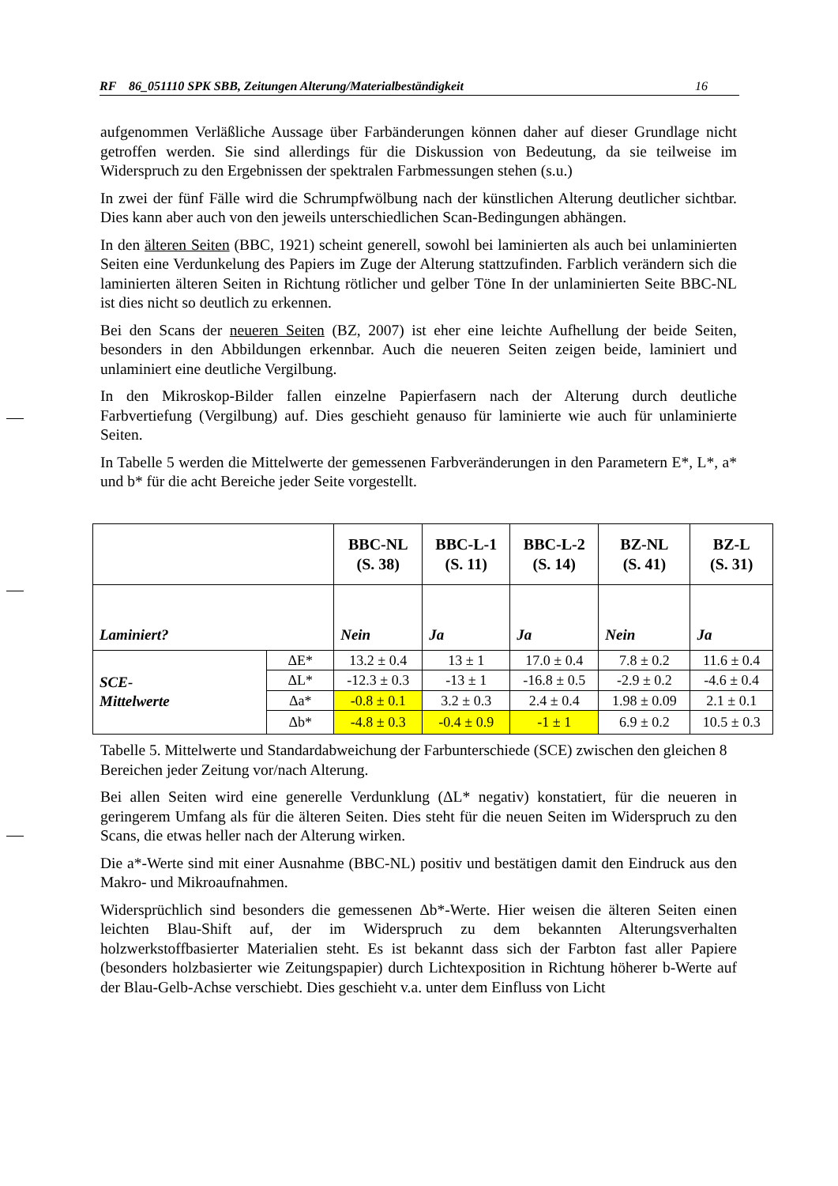RF 86_051110 SPK SBB, Zeitungen Alterung/Materialbeständigkeit 16
aufgenommen Verläßliche Aussage über Farbänderungen können daher auf dieser Grundlage nicht getroffen werden. Sie sind allerdings für die Diskussion von Bedeutung, da sie teilweise im Widerspruch zu den Ergebnissen der spektralen Farbmessungen stehen (s.u.)
In zwei der fünf Fälle wird die Schrumpfwölbung nach der künstlichen Alterung deutlicher sichtbar. Dies kann aber auch von den jeweils unterschiedlichen Scan-Bedingungen abhängen.
In den älteren Seiten (BBC, 1921) scheint generell, sowohl bei laminierten als auch bei unlaminierten Seiten eine Verdunkelung des Papiers im Zuge der Alterung stattzufinden. Farblich verändern sich die laminierten älteren Seiten in Richtung rötlicher und gelber Töne In der unlaminierten Seite BBC-NL ist dies nicht so deutlich zu erkennen.
Bei den Scans der neueren Seiten (BZ, 2007) ist eher eine leichte Aufhellung der beide Seiten, besonders in den Abbildungen erkennbar. Auch die neueren Seiten zeigen beide, laminiert und unlaminiert eine deutliche Vergilbung.
In den Mikroskop-Bilder fallen einzelne Papierfasern nach der Alterung durch deutliche Farbvertiefung (Vergilbung) auf. Dies geschieht genauso für laminierte wie auch für unlaminierte Seiten.
In Tabelle 5 werden die Mittelwerte der gemessenen Farbveränderungen in den Parametern E*, L*, a* und b* für die acht Bereiche jeder Seite vorgestellt.
| | | BBC-NL (S. 38) | BBC-L-1 (S. 11) | BBC-L-2 (S. 14) | BZ-NL (S. 41) | BZ-L (S. 31) |
| --- | --- | --- | --- | --- | --- | --- |
| Laminiert? | | Nein | Ja | Ja | Nein | Ja |
| SCE- Mittelwerte | ΔE* | 13.2 ± 0.4 | 13 ± 1 | 17.0 ± 0.4 | 7.8 ± 0.2 | 11.6 ± 0.4 |
| | ΔL* | -12.3 ± 0.3 | -13 ± 1 | -16.8 ± 0.5 | -2.9 ± 0.2 | -4.6 ± 0.4 |
| | Δa* | -0.8 ± 0.1 | 3.2 ± 0.3 | 2.4 ± 0.4 | 1.98 ± 0.09 | 2.1 ± 0.1 |
| | Δb* | -4.8 ± 0.3 | -0.4 ± 0.9 | -1 ± 1 | 6.9 ± 0.2 | 10.5 ± 0.3 |
Tabelle 5. Mittelwerte und Standardabweichung der Farbunterschiede (SCE) zwischen den gleichen 8 Bereichen jeder Zeitung vor/nach Alterung.
Bei allen Seiten wird eine generelle Verdunklung (ΔL* negativ) konstatiert, für die neueren in geringerem Umfang als für die älteren Seiten. Dies steht für die neuen Seiten im Widerspruch zu den Scans, die etwas heller nach der Alterung wirken.
Die a*-Werte sind mit einer Ausnahme (BBC-NL) positiv und bestätigen damit den Eindruck aus den Makro- und Mikroaufnahmen.
Widersprüchlich sind besonders die gemessenen Δb*-Werte. Hier weisen die älteren Seiten einen leichten Blau-Shift auf, der im Widerspruch zu dem bekannten Alterungsverhalten holzwerkstoffbasierter Materialien steht. Es ist bekannt dass sich der Farbton fast aller Papiere (besonders holzbasierter wie Zeitungspapier) durch Lichtexposition in Richtung höherer b-Werte auf der Blau-Gelb-Achse verschiebt. Dies geschieht v.a. unter dem Einfluss von Licht